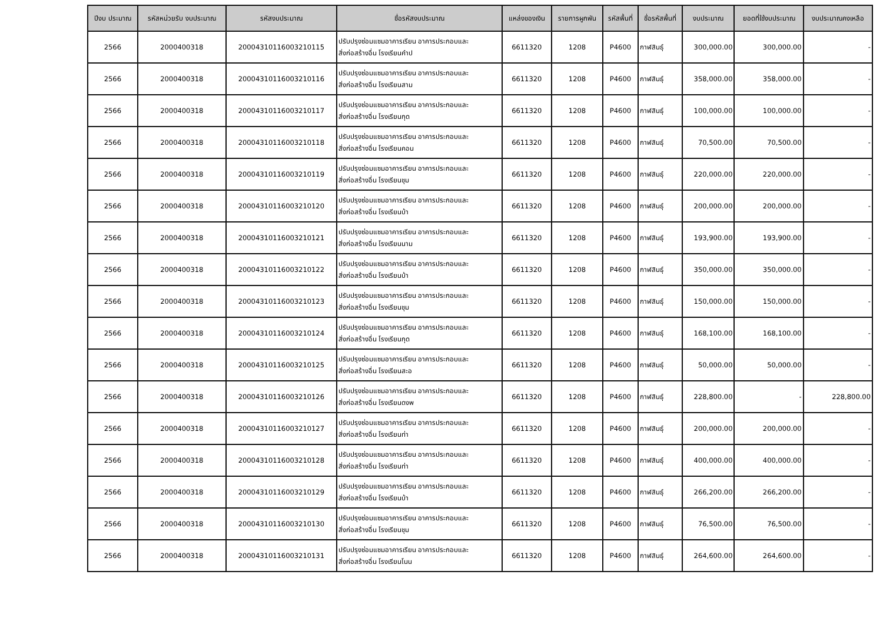| ปีงบ ประมาณ | รหัสหน่วยรับ งบประมาณ | รหัสงบประมาณ | ชื่อรหัสงบประมาณ | แหล่งของเงิน | รายการผูกพัน | รหัสพื้นที่ | ชื่อรหัสพื้นที่ | งบประมาณ | ยอดที่ใช้งบประมาณ | งบประมาณคงเหลือ |
| --- | --- | --- | --- | --- | --- | --- | --- | --- | --- | --- |
| 2566 | 2000400318 | 20004310116003210115 | ปรับปรุงซ่อมแซมอาคารเรียน อาคารประกอบและ สิ่งก่อสร้างอื่น โรงเรียนคำป | 6611320 | 1208 | P4600 | กาฬสินธุ์ | 300,000.00 | 300,000.00 | - |
| 2566 | 2000400318 | 20004310116003210116 | ปรับปรุงซ่อมแซมอาคารเรียน อาคารประกอบและ สิ่งก่อสร้างอื่น โรงเรียนสาม | 6611320 | 1208 | P4600 | กาฬสินธุ์ | 358,000.00 | 358,000.00 | - |
| 2566 | 2000400318 | 20004310116003210117 | ปรับปรุงซ่อมแซมอาคารเรียน อาคารประกอบและ สิ่งก่อสร้างอื่น โรงเรียนกุด | 6611320 | 1208 | P4600 | กาฬสินธุ์ | 100,000.00 | 100,000.00 | - |
| 2566 | 2000400318 | 20004310116003210118 | ปรับปรุงซ่อมแซมอาคารเรียน อาคารประกอบและ สิ่งก่อสร้างอื่น โรงเรียนคอน | 6611320 | 1208 | P4600 | กาฬสินธุ์ | 70,500.00 | 70,500.00 | - |
| 2566 | 2000400318 | 20004310116003210119 | ปรับปรุงซ่อมแซมอาคารเรียน อาคารประกอบและ สิ่งก่อสร้างอื่น โรงเรียนชุม | 6611320 | 1208 | P4600 | กาฬสินธุ์ | 220,000.00 | 220,000.00 | - |
| 2566 | 2000400318 | 20004310116003210120 | ปรับปรุงซ่อมแซมอาคารเรียน อาคารประกอบและ สิ่งก่อสร้างอื่น โรงเรียนบ้า | 6611320 | 1208 | P4600 | กาฬสินธุ์ | 200,000.00 | 200,000.00 | - |
| 2566 | 2000400318 | 20004310116003210121 | ปรับปรุงซ่อมแซมอาคารเรียน อาคารประกอบและ สิ่งก่อสร้างอื่น โรงเรียนนาม | 6611320 | 1208 | P4600 | กาฬสินธุ์ | 193,900.00 | 193,900.00 | - |
| 2566 | 2000400318 | 20004310116003210122 | ปรับปรุงซ่อมแซมอาคารเรียน อาคารประกอบและ สิ่งก่อสร้างอื่น โรงเรียนบ้า | 6611320 | 1208 | P4600 | กาฬสินธุ์ | 350,000.00 | 350,000.00 | - |
| 2566 | 2000400318 | 20004310116003210123 | ปรับปรุงซ่อมแซมอาคารเรียน อาคารประกอบและ สิ่งก่อสร้างอื่น โรงเรียนชุม | 6611320 | 1208 | P4600 | กาฬสินธุ์ | 150,000.00 | 150,000.00 | - |
| 2566 | 2000400318 | 20004310116003210124 | ปรับปรุงซ่อมแซมอาคารเรียน อาคารประกอบและ สิ่งก่อสร้างอื่น โรงเรียนกุด | 6611320 | 1208 | P4600 | กาฬสินธุ์ | 168,100.00 | 168,100.00 | - |
| 2566 | 2000400318 | 20004310116003210125 | ปรับปรุงซ่อมแซมอาคารเรียน อาคารประกอบและ สิ่งก่อสร้างอื่น โรงเรียนสะอ | 6611320 | 1208 | P4600 | กาฬสินธุ์ | 50,000.00 | 50,000.00 | - |
| 2566 | 2000400318 | 20004310116003210126 | ปรับปรุงซ่อมแซมอาคารเรียน อาคารประกอบและ สิ่งก่อสร้างอื่น โรงเรียนดงพ | 6611320 | 1208 | P4600 | กาฬสินธุ์ | 228,800.00 | - | 228,800.00 |
| 2566 | 2000400318 | 20004310116003210127 | ปรับปรุงซ่อมแซมอาคารเรียน อาคารประกอบและ สิ่งก่อสร้างอื่น โรงเรียนท่า | 6611320 | 1208 | P4600 | กาฬสินธุ์ | 200,000.00 | 200,000.00 | - |
| 2566 | 2000400318 | 20004310116003210128 | ปรับปรุงซ่อมแซมอาคารเรียน อาคารประกอบและ สิ่งก่อสร้างอื่น โรงเรียนท่า | 6611320 | 1208 | P4600 | กาฬสินธุ์ | 400,000.00 | 400,000.00 | - |
| 2566 | 2000400318 | 20004310116003210129 | ปรับปรุงซ่อมแซมอาคารเรียน อาคารประกอบและ สิ่งก่อสร้างอื่น โรงเรียนบ้า | 6611320 | 1208 | P4600 | กาฬสินธุ์ | 266,200.00 | 266,200.00 | - |
| 2566 | 2000400318 | 20004310116003210130 | ปรับปรุงซ่อมแซมอาคารเรียน อาคารประกอบและ สิ่งก่อสร้างอื่น โรงเรียนชุม | 6611320 | 1208 | P4600 | กาฬสินธุ์ | 76,500.00 | 76,500.00 | - |
| 2566 | 2000400318 | 20004310116003210131 | ปรับปรุงซ่อมแซมอาคารเรียน อาคารประกอบและ สิ่งก่อสร้างอื่น โรงเรียนโนน | 6611320 | 1208 | P4600 | กาฬสินธุ์ | 264,600.00 | 264,600.00 | - |